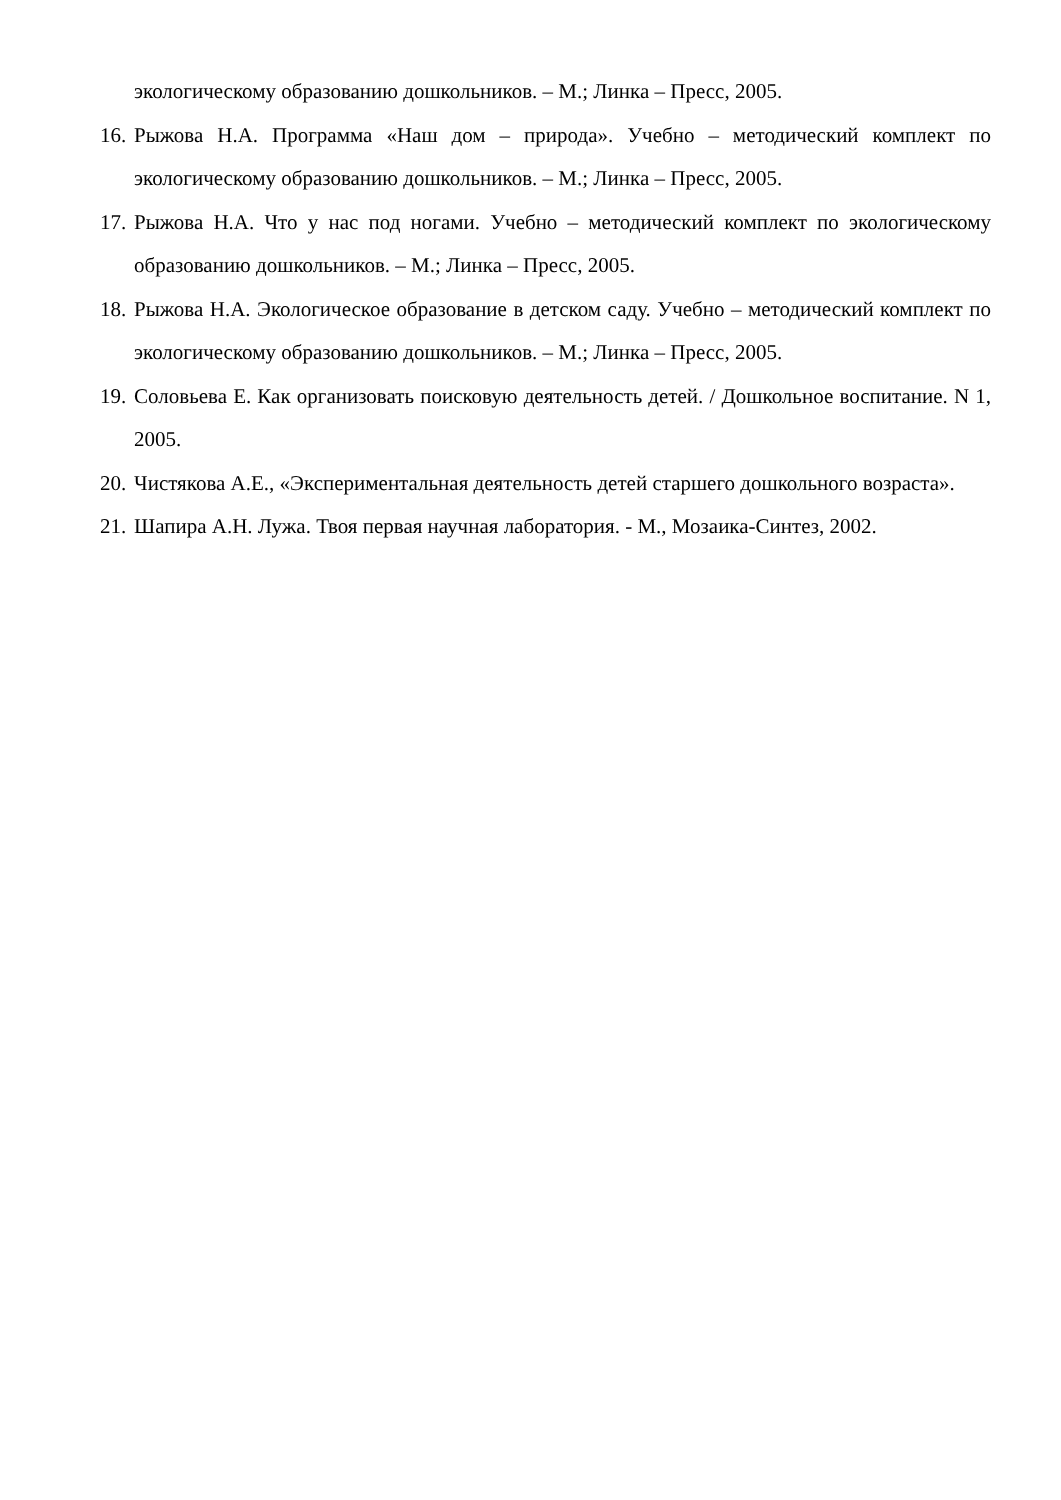экологическому образованию дошкольников. – М.; Линка – Пресс, 2005.
16. Рыжова Н.А. Программа «Наш дом – природа». Учебно – методический комплект по экологическому образованию дошкольников. – М.; Линка – Пресс, 2005.
17. Рыжова Н.А. Что у нас под ногами. Учебно – методический комплект по экологическому образованию дошкольников. – М.; Линка – Пресс, 2005.
18. Рыжова Н.А. Экологическое образование в детском саду. Учебно – методический комплект по экологическому образованию дошкольников. – М.; Линка – Пресс, 2005.
19. Соловьева Е. Как организовать поисковую деятельность детей. / Дошкольное воспитание. N 1, 2005.
20. Чистякова А.Е., «Экспериментальная деятельность детей старшего дошкольного возраста».
21. Шапира А.Н. Лужа. Твоя первая научная лаборатория. - М., Мозаика-Синтез, 2002.